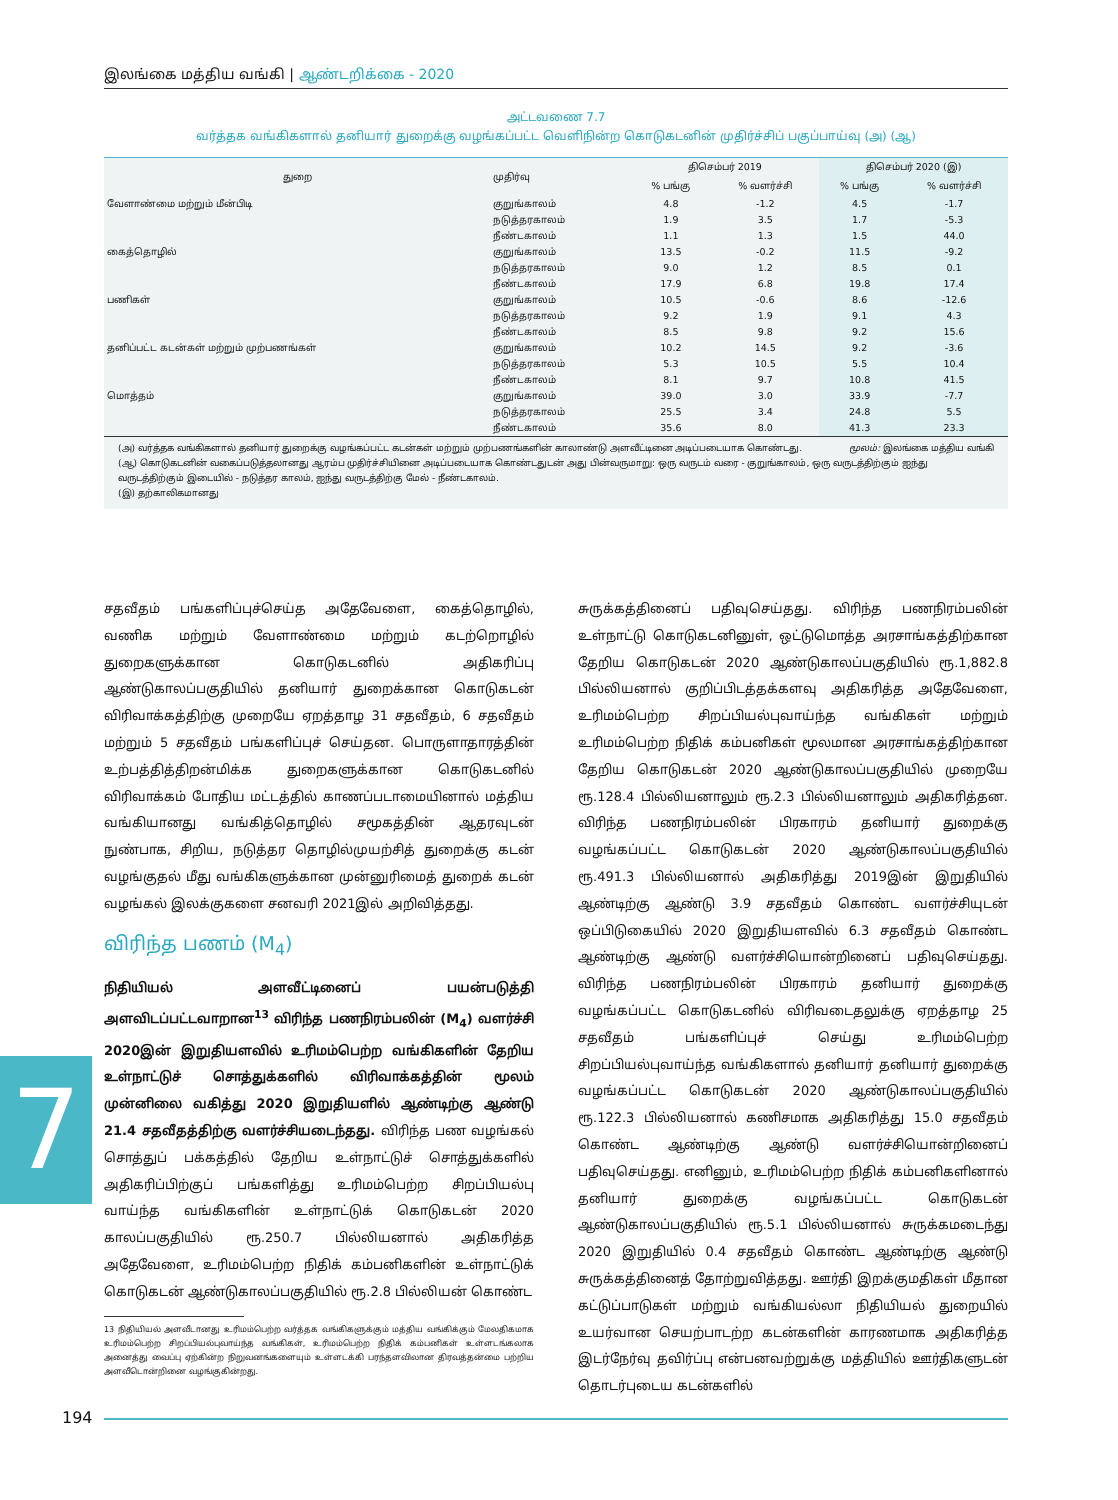இலங்கை மத்திய வங்கி | ஆண்டறிக்கை - 2020
அட்டவணை 7.7
வர்த்தக வங்கிகளால் தனியார் துறைக்கு வழங்கப்பட்ட வெளிநின்ற கொடுகடனின் முதிர்ச்சிப் பகுப்பாய்வு (அ) (ஆ)
| துறை | முதிர்வு | திசெம்பர் 2019 | | திசெம்பர் 2020 (இ) | |
| --- | --- | --- | --- | --- | --- |
| | | % பங்கு | % வளர்ச்சி | % பங்கு | % வளர்ச்சி |
| வேளாண்மை மற்றும் மீன்பிடி | குறுங்காலம் | 4.8 | -1.2 | 4.5 | -1.7 |
| | நடுத்தரகாலம் | 1.9 | 3.5 | 1.7 | -5.3 |
| | நீண்டகாலம் | 1.1 | 1.3 | 1.5 | 44.0 |
| கைத்தொழில் | குறுங்காலம் | 13.5 | -0.2 | 11.5 | -9.2 |
| | நடுத்தரகாலம் | 9.0 | 1.2 | 8.5 | 0.1 |
| | நீண்டகாலம் | 17.9 | 6.8 | 19.8 | 17.4 |
| பணிகள் | குறுங்காலம் | 10.5 | -0.6 | 8.6 | -12.6 |
| | நடுத்தரகாலம் | 9.2 | 1.9 | 9.1 | 4.3 |
| | நீண்டகாலம் | 8.5 | 9.8 | 9.2 | 15.6 |
| தனிப்பட்ட கடன்கள் மற்றும் முற்பணங்கள் | குறுங்காலம் | 10.2 | 14.5 | 9.2 | -3.6 |
| | நடுத்தரகாலம் | 5.3 | 10.5 | 5.5 | 10.4 |
| | நீண்டகாலம் | 8.1 | 9.7 | 10.8 | 41.5 |
| மொத்தம் | குறுங்காலம் | 39.0 | 3.0 | 33.9 | -7.7 |
| | நடுத்தரகாலம் | 25.5 | 3.4 | 24.8 | 5.5 |
| | நீண்டகாலம் | 35.6 | 8.0 | 41.3 | 23.3 |
மூலம்: இலங்கை மத்திய வங்கி
(அ) வர்த்தக வங்கிகளால் தனியார் துறைக்கு வழங்கப்பட்ட கடன்கள் மற்றும் முற்பணங்களின் காலாண்டு அளவீட்டினை அடிப்படையாக கொண்டது.
(ஆ) கொடுகடனின் வகைப்படுத்தலானது ஆரம்ப முதிர்ச்சியினை அடிப்படையாக கொண்டதுடன் அது பின்வருமாறு: ஒரு வருடம் வரை - குறுங்காலம், ஒரு வருடத்திற்கும் ஐந்து வருடத்திற்கும் இடையில் - நடுத்தர காலம், ஐந்து வருடத்திற்கு மேல் - நீண்டகாலம்.
(இ) தற்காலிகமானது
சதவீதம் பங்களிப்புச்செய்த அதேவேளை, கைத்தொழில், வணிக மற்றும் வேளாண்மை மற்றும் கடற்றொழில் துறைகளுக்கான கொடுகடனில் அதிகரிப்பு ஆண்டுகாலப்பகுதியில் தனியார் துறைக்கான கொடுகடன் விரிவாக்கத்திற்கு முறையே ஏறத்தாழ 31 சதவீதம், 6 சதவீதம் மற்றும் 5 சதவீதம் பங்களிப்புச் செய்தன. பொருளாதாரத்தின் உற்பத்தித்திறன்மிக்க துறைகளுக்கான கொடுகடனில் விரிவாக்கம் போதிய மட்டத்தில் காணப்படாமையினால் மத்திய வங்கியானது வங்கித்தொழில் சமூகத்தின் ஆதரவுடன் நுண்பாக, சிறிய, நடுத்தர தொழில்முயற்சித் துறைக்கு கடன் வழங்குதல் மீது வங்கிகளுக்கான முன்னுரிமைத் துறைக் கடன் வழங்கல் இலக்குகளை சனவரி 2021இல் அறிவித்தது.
விரிந்த பணம் (M<sub>4</sub>)
நிதியியல் அளவீட்டினைப் பயன்படுத்தி அளவிடப்பட்டவாறான<sup>13</sup> விரிந்த பணநிரம்பலின் (M<sub>4</sub>) வளர்ச்சி 2020இன் இறுதியளவில் உரிமம்பெற்ற வங்கிகளின் தேறிய உள்நாட்டுச் சொத்துக்களில் விரிவாக்கத்தின் மூலம் முன்னிலை வகித்து 2020 இறுதியளில் ஆண்டிற்கு ஆண்டு 21.4 சதவீதத்திற்கு வளர்ச்சியடைந்தது. விரிந்த பண வழங்கல் சொத்துப் பக்கத்தில் தேறிய உள்நாட்டுச் சொத்துக்களில் அதிகரிப்பிற்குப் பங்களித்து உரிமம்பெற்ற சிறப்பியல்பு வாய்ந்த வங்கிகளின் உள்நாட்டுக் கொடுகடன் 2020 காலப்பகுதியில் ரூ.250.7 பில்லியனால் அதிகரித்த அதேவேளை, உரிமம்பெற்ற நிதிக் கம்பனிகளின் உள்நாட்டுக் கொடுகடன் ஆண்டுகாலப்பகுதியில் ரூ.2.8 பில்லியன் கொண்ட
13 நிதியியல் அளவீடானது உரிமம்பெற்ற வர்த்தக வங்கிகளுக்கும் மத்திய வங்கிக்கும் மேலதிகமாக உரிமம்பெற்ற சிறப்பியல்புவாய்ந்த வங்கிகள், உரிமம்பெற்ற நிதிக் கம்பனிகள் உள்ளடங்கலாக அனைத்து வைப்பு ஏற்கின்ற நிறுவனங்களையும் உள்ளடக்கி பரந்தளவிலான திரவத்தன்மை பற்றிய அளவீடொன்றினை வழங்குகின்றது.
சுருக்கத்தினைப் பதிவுசெய்தது. விரிந்த பணநிரம்பலின் உள்நாட்டு கொடுகடனினுள், ஒட்டுமொத்த அரசாங்கத்திற்கான தேறிய கொடுகடன் 2020 ஆண்டுகாலப்பகுதியில் ரூ.1,882.8 பில்லியனால் குறிப்பிடத்தக்களவு அதிகரித்த அதேவேளை, உரிமம்பெற்ற சிறப்பியல்புவாய்ந்த வங்கிகள் மற்றும் உரிமம்பெற்ற நிதிக் கம்பனிகள் மூலமான அரசாங்கத்திற்கான தேறிய கொடுகடன் 2020 ஆண்டுகாலப்பகுதியில் முறையே ரூ.128.4 பில்லியனாலும் ரூ.2.3 பில்லியனாலும் அதிகரித்தன. விரிந்த பணநிரம்பலின் பிரகாரம் தனியார் துறைக்கு வழங்கப்பட்ட கொடுகடன் 2020 ஆண்டுகாலப்பகுதியில் ரூ.491.3 பில்லியனால் அதிகரித்து 2019இன் இறுதியில் ஆண்டிற்கு ஆண்டு 3.9 சதவீதம் கொண்ட வளர்ச்சியுடன் ஒப்பிடுகையில் 2020 இறுதியளவில் 6.3 சதவீதம் கொண்ட ஆண்டிற்கு ஆண்டு வளர்ச்சியொன்றினைப் பதிவுசெய்தது. விரிந்த பணநிரம்பலின் பிரகாரம் தனியார் துறைக்கு வழங்கப்பட்ட கொடுகடனில் விரிவடைதலுக்கு ஏறத்தாழ 25 சதவீதம் பங்களிப்புச் செய்து உரிமம்பெற்ற சிறப்பியல்புவாய்ந்த வங்கிகளால் தனியார் தனியார் துறைக்கு வழங்கப்பட்ட கொடுகடன் 2020 ஆண்டுகாலப்பகுதியில் ரூ.122.3 பில்லியனால் கணிசமாக அதிகரித்து 15.0 சதவீதம் கொண்ட ஆண்டிற்கு ஆண்டு வளர்ச்சியொன்றினைப் பதிவுசெய்தது. எனினும், உரிமம்பெற்ற நிதிக் கம்பனிகளினால் தனியார் துறைக்கு வழங்கப்பட்ட கொடுகடன் ஆண்டுகாலப்பகுதியில் ரூ.5.1 பில்லியனால் சுருக்கமடைந்து 2020 இறுதியில் 0.4 சதவீதம் கொண்ட ஆண்டிற்கு ஆண்டு சுருக்கத்தினைத் தோற்றுவித்தது. ஊர்தி இறக்குமதிகள் மீதான கட்டுப்பாடுகள் மற்றும் வங்கியல்லா நிதியியல் துறையில் உயர்வான செயற்பாடற்ற கடன்களின் காரணமாக அதிகரித்த இடர்நேர்வு தவிர்ப்பு என்பனவற்றுக்கு மத்தியில் ஊர்திகளுடன் தொடர்புடைய கடன்களில்
7
194